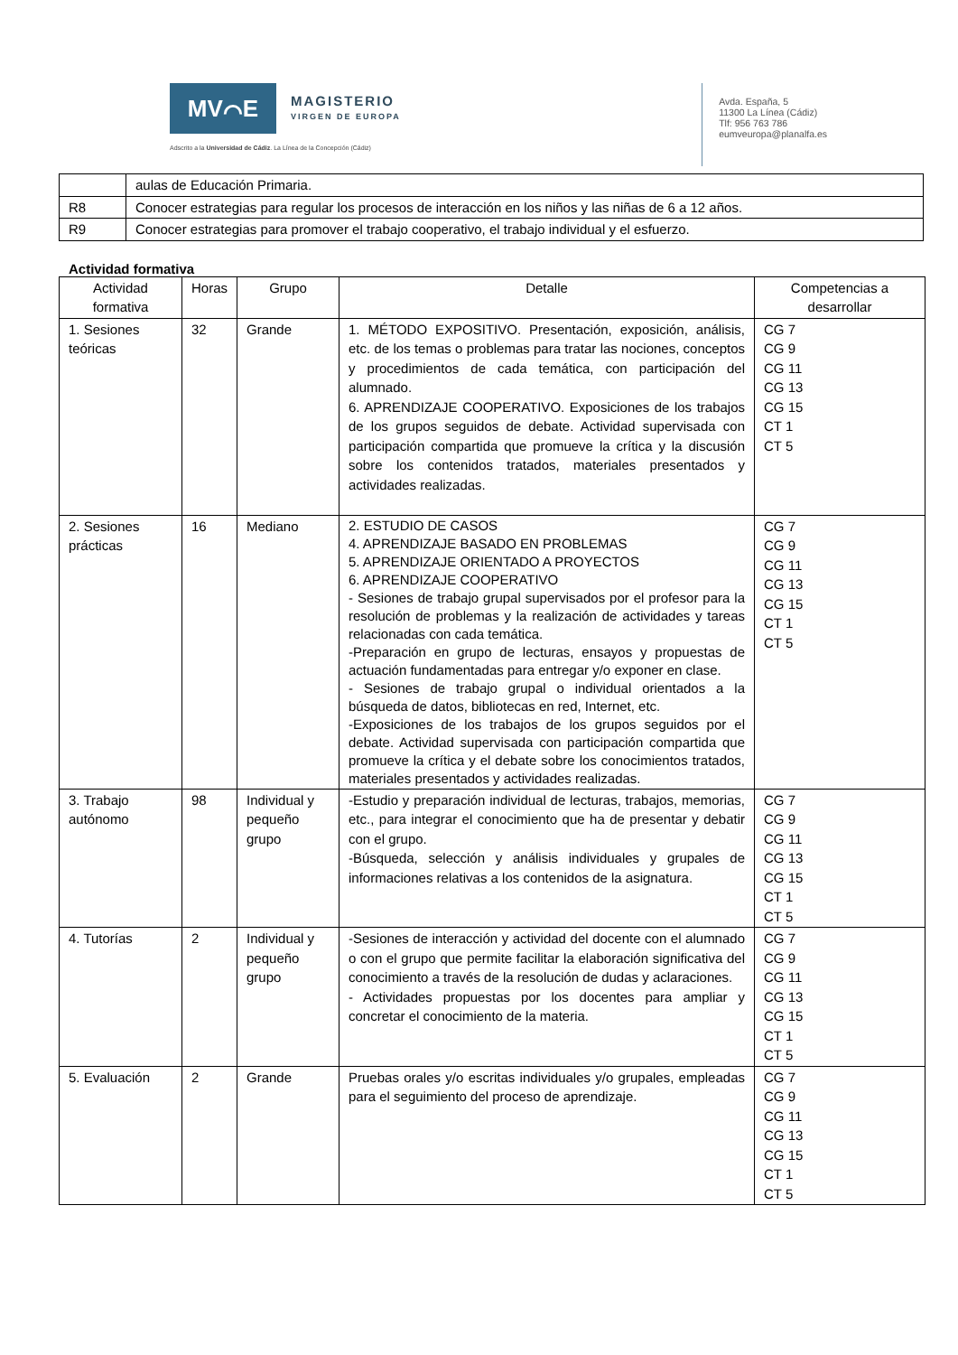MV⌒E
MAGISTERIO
VIRGEN DE EUROPA
Adscrito a la Universidad de Cádiz. La Línea de la Concepción (Cádiz)
Avda. España, 5
11300 La Línea (Cádiz)
Tlf: 956 763 786
eumveuropa@planalfa.es
| | aulas de Educación Primaria. |
| R8 | Conocer estrategias para regular los procesos de interacción en los niños y las niñas de 6 a 12 años. |
| R9 | Conocer estrategias para promover el trabajo cooperativo, el trabajo individual y el esfuerzo. |
Actividad formativa
| Actividad formativa | Horas | Grupo | Detalle | Competencias a desarrollar |
| --- | --- | --- | --- | --- |
| 1. Sesiones teóricas | 32 | Grande | 1. MÉTODO EXPOSITIVO. Presentación, exposición, análisis, etc. de los temas o problemas para tratar las nociones, conceptos y procedimientos de cada temática, con participación del alumnado. 6. APRENDIZAJE COOPERATIVO. Exposiciones de los trabajos de los grupos seguidos de debate. Actividad supervisada con participación compartida que promueve la crítica y la discusión sobre los contenidos tratados, materiales presentados y actividades realizadas. | CG 7 CG 9 CG 11 CG 13 CG 15 CT 1 CT 5 |
| 2. Sesiones prácticas | 16 | Mediano | 2. ESTUDIO DE CASOS 4. APRENDIZAJE BASADO EN PROBLEMAS 5. APRENDIZAJE ORIENTADO A PROYECTOS 6. APRENDIZAJE COOPERATIVO - Sesiones de trabajo grupal supervisados por el profesor para la resolución de problemas y la realización de actividades y tareas relacionadas con cada temática. -Preparación en grupo de lecturas, ensayos y propuestas de actuación fundamentadas para entregar y/o exponer en clase. - Sesiones de trabajo grupal o individual orientados a la búsqueda de datos, bibliotecas en red, Internet, etc. -Exposiciones de los trabajos de los grupos seguidos por el debate. Actividad supervisada con participación compartida que promueve la crítica y el debate sobre los conocimientos tratados, materiales presentados y actividades realizadas. | CG 7 CG 9 CG 11 CG 13 CG 15 CT 1 CT 5 |
| 3. Trabajo autónomo | 98 | Individual y pequeño grupo | -Estudio y preparación individual de lecturas, trabajos, memorias, etc., para integrar el conocimiento que ha de presentar y debatir con el grupo. -Búsqueda, selección y análisis individuales y grupales de informaciones relativas a los contenidos de la asignatura. | CG 7 CG 9 CG 11 CG 13 CG 15 CT 1 CT 5 |
| 4. Tutorías | 2 | Individual y pequeño grupo | -Sesiones de interacción y actividad del docente con el alumnado o con el grupo que permite facilitar la elaboración significativa del conocimiento a través de la resolución de dudas y aclaraciones. - Actividades propuestas por los docentes para ampliar y concretar el conocimiento de la materia. | CG 7 CG 9 CG 11 CG 13 CG 15 CT 1 CT 5 |
| 5. Evaluación | 2 | Grande | Pruebas orales y/o escritas individuales y/o grupales, empleadas para el seguimiento del proceso de aprendizaje. | CG 7 CG 9 CG 11 CG 13 CG 15 CT 1 CT 5 |